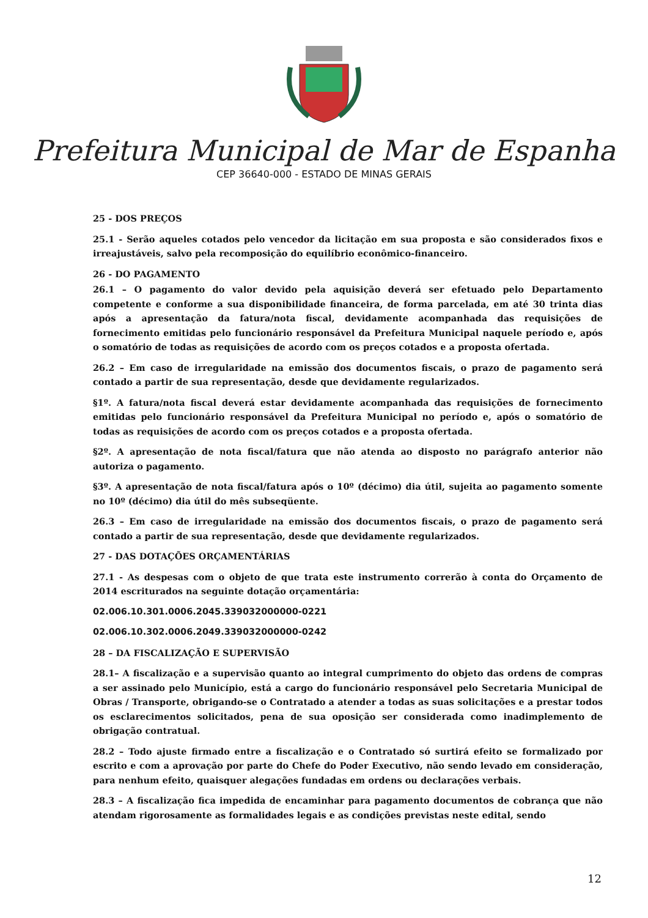Prefeitura Municipal de Mar de Espanha
CEP 36640-000 - ESTADO DE MINAS GERAIS
25 - DOS PREÇOS
25.1 - Serão aqueles cotados pelo vencedor da licitação em sua proposta e são considerados fixos e irreajustáveis, salvo pela recomposição do equilíbrio econômico-financeiro.
26 - DO PAGAMENTO
26.1 – O pagamento do valor devido pela aquisição deverá ser efetuado pelo Departamento competente e conforme a sua disponibilidade financeira, de forma parcelada, em até 30 trinta dias após a apresentação da fatura/nota fiscal, devidamente acompanhada das requisições de fornecimento emitidas pelo funcionário responsável da Prefeitura Municipal naquele período e, após o somatório de todas as requisições de acordo com os preços cotados e a proposta ofertada.
26.2 – Em caso de irregularidade na emissão dos documentos fiscais, o prazo de pagamento será contado a partir de sua representação, desde que devidamente regularizados.
§1º. A fatura/nota fiscal deverá estar devidamente acompanhada das requisições de fornecimento emitidas pelo funcionário responsável da Prefeitura Municipal no período e, após o somatório de todas as requisições de acordo com os preços cotados e a proposta ofertada.
§2º. A apresentação de nota fiscal/fatura que não atenda ao disposto no parágrafo anterior não autoriza o pagamento.
§3º. A apresentação de nota fiscal/fatura após o 10º (décimo) dia útil, sujeita ao pagamento somente no 10º (décimo) dia útil do mês subseqüente.
26.3 – Em caso de irregularidade na emissão dos documentos fiscais, o prazo de pagamento será contado a partir de sua representação, desde que devidamente regularizados.
27 - DAS DOTAÇÕES ORÇAMENTÁRIAS
27.1 - As despesas com o objeto de que trata este instrumento correrão à conta do Orçamento de 2014 escriturados na seguinte dotação orçamentária:
02.006.10.301.0006.2045.339032000000-0221
02.006.10.302.0006.2049.339032000000-0242
28 – DA FISCALIZAÇÃO E SUPERVISÃO
28.1– A fiscalização e a supervisão quanto ao integral cumprimento do objeto das ordens de compras a ser assinado pelo Município, está a cargo do funcionário responsável pelo Secretaria Municipal de Obras / Transporte, obrigando-se o Contratado a atender a todas as suas solicitações e a prestar todos os esclarecimentos solicitados, pena de sua oposição ser considerada como inadimplemento de obrigação contratual.
28.2 – Todo ajuste firmado entre a fiscalização e o Contratado só surtirá efeito se formalizado por escrito e com a aprovação por parte do Chefe do Poder Executivo, não sendo levado em consideração, para nenhum efeito, quaisquer alegações fundadas em ordens ou declarações verbais.
28.3 – A fiscalização fica impedida de encaminhar para pagamento documentos de cobrança que não atendam rigorosamente as formalidades legais e as condições previstas neste edital, sendo
12